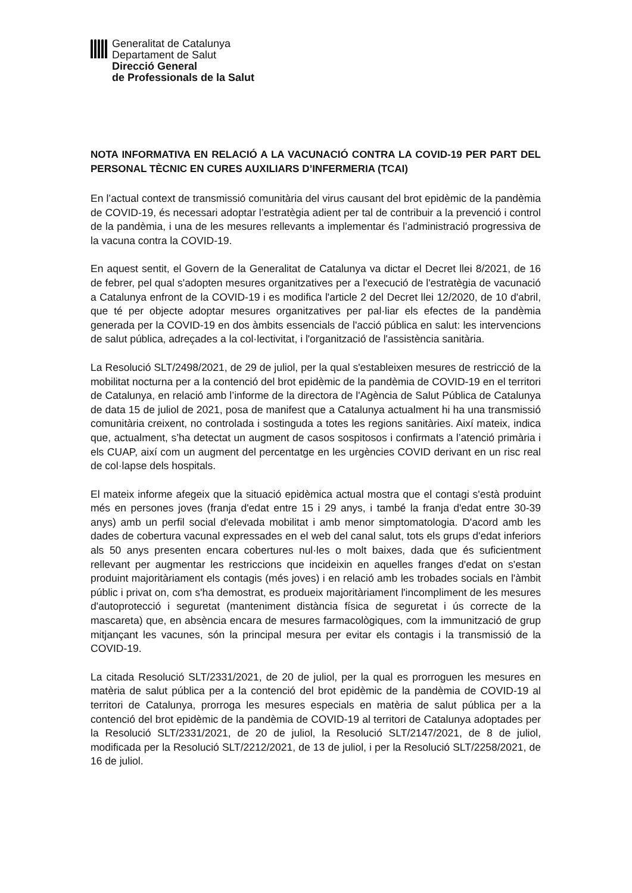Generalitat de Catalunya
Departament de Salut
Direcció General
de Professionals de la Salut
NOTA INFORMATIVA EN RELACIÓ A LA VACUNACIÓ CONTRA LA COVID-19 PER PART DEL PERSONAL TÈCNIC EN CURES AUXILIARS D’INFERMERIA (TCAI)
En l’actual context de transmissió comunitària del virus causant del brot epidèmic de la pandèmia de COVID-19, és necessari adoptar l’estratègia adient per tal de contribuir a la prevenció i control de la pandèmia, i una de les mesures rellevants a implementar és l’administració progressiva de la vacuna contra la COVID-19.
En aquest sentit, el Govern de la Generalitat de Catalunya va dictar el Decret llei 8/2021, de 16 de febrer, pel qual s'adopten mesures organitzatives per a l'execució de l'estratègia de vacunació a Catalunya enfront de la COVID-19 i es modifica l'article 2 del Decret llei 12/2020, de 10 d'abril, que té per objecte adoptar mesures organitzatives per pal·liar els efectes de la pandèmia generada per la COVID-19 en dos àmbits essencials de l'acció pública en salut: les intervencions de salut pública, adreçades a la col·lectivitat, i l'organització de l'assistència sanitària.
La Resolució SLT/2498/2021, de 29 de juliol, per la qual s'estableixen mesures de restricció de la mobilitat nocturna per a la contenció del brot epidèmic de la pandèmia de COVID-19 en el territori de Catalunya, en relació amb l’informe de la directora de l'Agència de Salut Pública de Catalunya de data 15 de juliol de 2021, posa de manifest que a Catalunya actualment hi ha una transmissió comunitària creixent, no controlada i sostinguda a totes les regions sanitàries. Així mateix, indica que, actualment, s’ha detectat un augment de casos sospitosos i confirmats a l’atenció primària i els CUAP, així com un augment del percentatge en les urgències COVID derivant en un risc real de col·lapse dels hospitals.
El mateix informe afegeix que la situació epidèmica actual mostra que el contagi s'està produint més en persones joves (franja d'edat entre 15 i 29 anys, i també la franja d'edat entre 30-39 anys) amb un perfil social d'elevada mobilitat i amb menor simptomatologia. D'acord amb les dades de cobertura vacunal expressades en el web del canal salut, tots els grups d'edat inferiors als 50 anys presenten encara cobertures nul·les o molt baixes, dada que és suficientment rellevant per augmentar les restriccions que incideixin en aquelles franges d'edat on s'estan produint majoritàriament els contagis (més joves) i en relació amb les trobades socials en l'àmbit públic i privat on, com s'ha demostrat, es produeix majoritàriament l'incompliment de les mesures d'autoprotecció i seguretat (manteniment distància física de seguretat i ús correcte de la mascareta) que, en absència encara de mesures farmacològiques, com la immunització de grup mitjançant les vacunes, són la principal mesura per evitar els contagis i la transmissió de la COVID-19.
La citada Resolució SLT/2331/2021, de 20 de juliol, per la qual es prorroguen les mesures en matèria de salut pública per a la contenció del brot epidèmic de la pandèmia de COVID-19 al territori de Catalunya, prorroga les mesures especials en matèria de salut pública per a la contenció del brot epidèmic de la pandèmia de COVID-19 al territori de Catalunya adoptades per la Resolució SLT/2331/2021, de 20 de juliol, la Resolució SLT/2147/2021, de 8 de juliol, modificada per la Resolució SLT/2212/2021, de 13 de juliol, i per la Resolució SLT/2258/2021, de 16 de juliol.